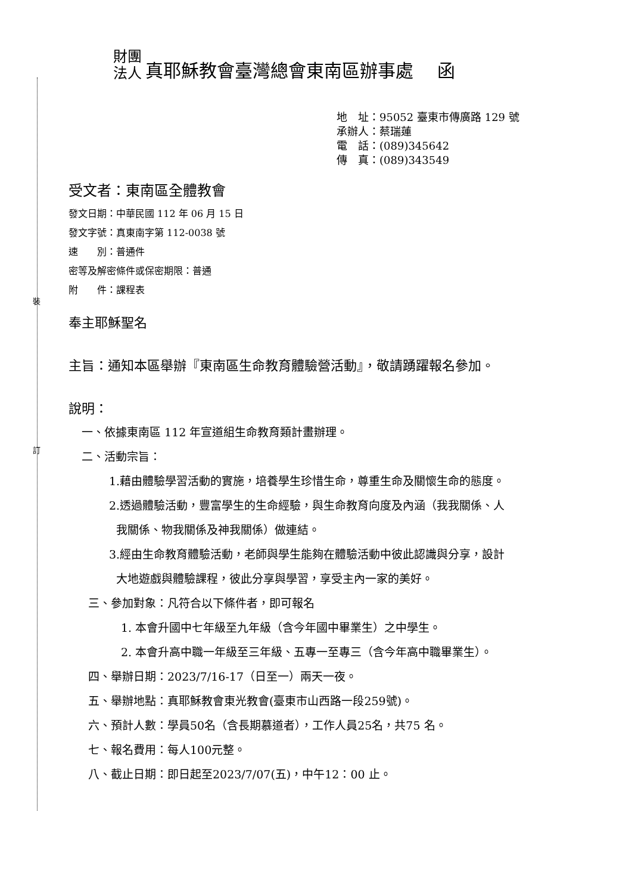裝
訂
財團
法人
真耶穌教會臺灣總會東南區辦事處　 函
地　址：95052 臺東市傳廣路 129 號
承辦人：蔡瑞蓮
電　話：(089)345642
傳　真：(089)343549
受文者：東南區全體教會
發文日期：中華民國 112 年 06 月 15 日
發文字號：真東南字第 112-0038 號
速　　別：普通件
密等及解密條件或保密期限：普通
附　　件：課程表
奉主耶穌聖名
主旨：通知本區舉辦『東南區生命教育體驗營活動』，敬請踴躍報名參加。
說明：
一、依據東南區 112 年宣道組生命教育類計畫辦理。
二、活動宗旨：
1.藉由體驗學習活動的實施，培養學生珍惜生命，尊重生命及關懷生命的態度。
2.透過體驗活動，豐富學生的生命經驗，與生命教育向度及內涵（我我關係、人
我關係、物我關係及神我關係）做連結。
3.經由生命教育體驗活動，老師與學生能夠在體驗活動中彼此認識與分享，設計
大地遊戲與體驗課程，彼此分享與學習，享受主內一家的美好。
三、參加對象：凡符合以下條件者，即可報名
1. 本會升國中七年級至九年級（含今年國中畢業生）之中學生。
2. 本會升高中職一年級至三年級、五專一至專三（含今年高中職畢業生）。
四、舉辦日期：2023/7/16-17（日至一）兩天一夜。
五、舉辦地點：真耶穌教會東光教會(臺東市山西路一段259號)。
六、預計人數：學員50名（含長期慕道者），工作人員25名，共75 名。
七、報名費用：每人100元整。
八、截止日期：即日起至2023/7/07(五)，中午12：00 止。